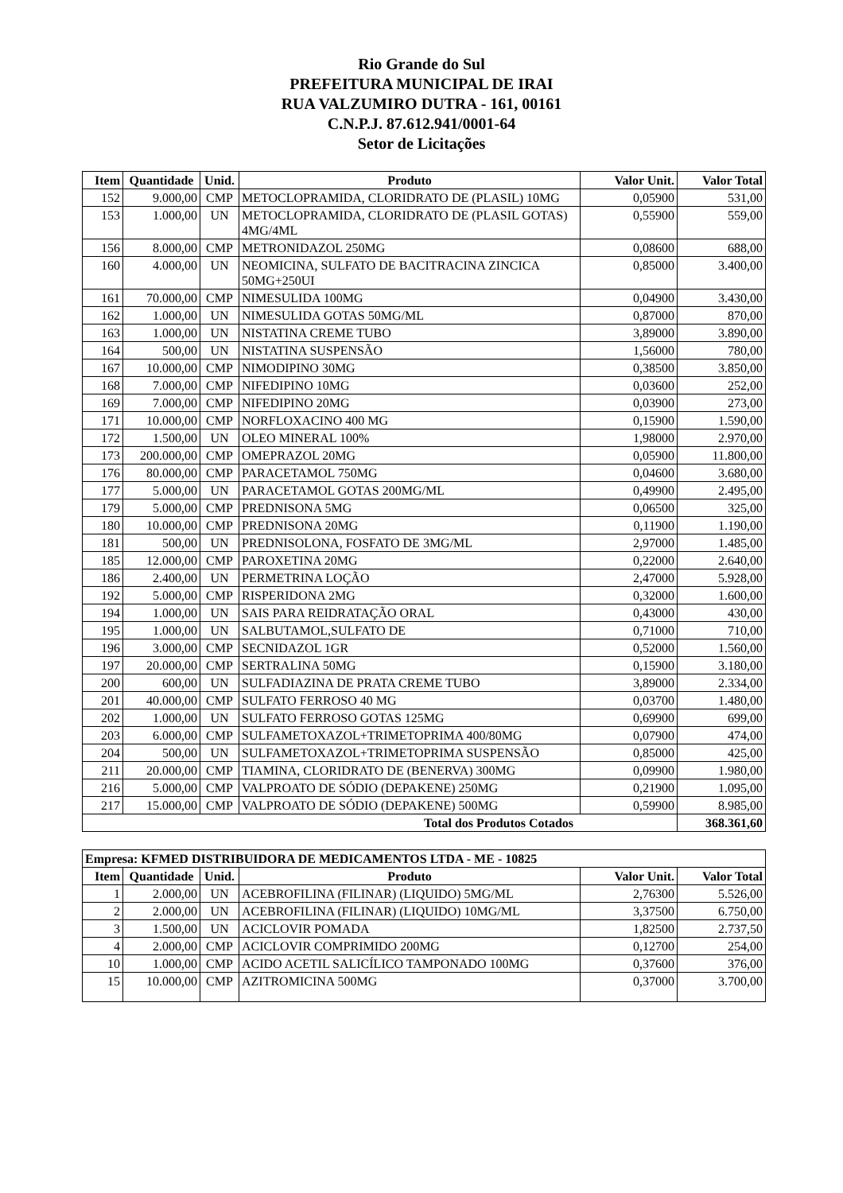Rio Grande do Sul
PREFEITURA MUNICIPAL DE IRAI
RUA VALZUMIRO DUTRA - 161, 00161
C.N.P.J. 87.612.941/0001-64
Setor de Licitações
| Item | Quantidade | Unid. | Produto | Valor Unit. | Valor Total |
| --- | --- | --- | --- | --- | --- |
| 152 | 9.000,00 | CMP | METOCLOPRAMIDA, CLORIDRATO DE (PLASIL) 10MG | 0,05900 | 531,00 |
| 153 | 1.000,00 | UN | METOCLOPRAMIDA, CLORIDRATO DE (PLASIL GOTAS) 4MG/4ML | 0,55900 | 559,00 |
| 156 | 8.000,00 | CMP | METRONIDAZOL 250MG | 0,08600 | 688,00 |
| 160 | 4.000,00 | UN | NEOMICINA, SULFATO DE BACITRACINA ZINCICA 50MG+250UI | 0,85000 | 3.400,00 |
| 161 | 70.000,00 | CMP | NIMESULIDA 100MG | 0,04900 | 3.430,00 |
| 162 | 1.000,00 | UN | NIMESULIDA GOTAS 50MG/ML | 0,87000 | 870,00 |
| 163 | 1.000,00 | UN | NISTATINA CREME TUBO | 3,89000 | 3.890,00 |
| 164 | 500,00 | UN | NISTATINA SUSPENSÃO | 1,56000 | 780,00 |
| 167 | 10.000,00 | CMP | NIMODIPINO 30MG | 0,38500 | 3.850,00 |
| 168 | 7.000,00 | CMP | NIFEDIPINO 10MG | 0,03600 | 252,00 |
| 169 | 7.000,00 | CMP | NIFEDIPINO 20MG | 0,03900 | 273,00 |
| 171 | 10.000,00 | CMP | NORFLOXACINO 400 MG | 0,15900 | 1.590,00 |
| 172 | 1.500,00 | UN | OLEO MINERAL 100% | 1,98000 | 2.970,00 |
| 173 | 200.000,00 | CMP | OMEPRAZOL 20MG | 0,05900 | 11.800,00 |
| 176 | 80.000,00 | CMP | PARACETAMOL 750MG | 0,04600 | 3.680,00 |
| 177 | 5.000,00 | UN | PARACETAMOL GOTAS 200MG/ML | 0,49900 | 2.495,00 |
| 179 | 5.000,00 | CMP | PREDNISONA 5MG | 0,06500 | 325,00 |
| 180 | 10.000,00 | CMP | PREDNISONA 20MG | 0,11900 | 1.190,00 |
| 181 | 500,00 | UN | PREDNISOLONA, FOSFATO DE 3MG/ML | 2,97000 | 1.485,00 |
| 185 | 12.000,00 | CMP | PAROXETINA 20MG | 0,22000 | 2.640,00 |
| 186 | 2.400,00 | UN | PERMETRINA LOÇÃO | 2,47000 | 5.928,00 |
| 192 | 5.000,00 | CMP | RISPERIDONA 2MG | 0,32000 | 1.600,00 |
| 194 | 1.000,00 | UN | SAIS PARA REIDRATAÇÃO ORAL | 0,43000 | 430,00 |
| 195 | 1.000,00 | UN | SALBUTAMOL,SULFATO DE | 0,71000 | 710,00 |
| 196 | 3.000,00 | CMP | SECNIDAZOL 1GR | 0,52000 | 1.560,00 |
| 197 | 20.000,00 | CMP | SERTRALINA 50MG | 0,15900 | 3.180,00 |
| 200 | 600,00 | UN | SULFADIAZINA DE PRATA CREME TUBO | 3,89000 | 2.334,00 |
| 201 | 40.000,00 | CMP | SULFATO FERROSO 40 MG | 0,03700 | 1.480,00 |
| 202 | 1.000,00 | UN | SULFATO FERROSO GOTAS 125MG | 0,69900 | 699,00 |
| 203 | 6.000,00 | CMP | SULFAMETOXAZOL+TRIMETOPRIMA 400/80MG | 0,07900 | 474,00 |
| 204 | 500,00 | UN | SULFAMETOXAZOL+TRIMETOPRIMA SUSPENSÃO | 0,85000 | 425,00 |
| 211 | 20.000,00 | CMP | TIAMINA, CLORIDRATO DE (BENERVA) 300MG | 0,09900 | 1.980,00 |
| 216 | 5.000,00 | CMP | VALPROATO DE SÓDIO (DEPAKENE) 250MG | 0,21900 | 1.095,00 |
| 217 | 15.000,00 | CMP | VALPROATO DE SÓDIO (DEPAKENE) 500MG | 0,59900 | 8.985,00 |
| Total dos Produtos Cotados | | | | | 368.361,60 |
| Empresa: KFMED DISTRIBUIDORA DE MEDICAMENTOS LTDA - ME - 10825 | | | | | |
| --- | --- | --- | --- | --- | --- |
| Item | Quantidade | Unid. | Produto | Valor Unit. | Valor Total |
| 1 | 2.000,00 | UN | ACEBROFILINA (FILINAR) (LIQUIDO) 5MG/ML | 2,76300 | 5.526,00 |
| 2 | 2.000,00 | UN | ACEBROFILINA (FILINAR) (LIQUIDO) 10MG/ML | 3,37500 | 6.750,00 |
| 3 | 1.500,00 | UN | ACICLOVIR POMADA | 1,82500 | 2.737,50 |
| 4 | 2.000,00 | CMP | ACICLOVIR COMPRIMIDO 200MG | 0,12700 | 254,00 |
| 10 | 1.000,00 | CMP | ACIDO ACETIL SALICÍLICO TAMPONADO 100MG | 0,37600 | 376,00 |
| 15 | 10.000,00 | CMP | AZITROMICINA 500MG | 0,37000 | 3.700,00 |